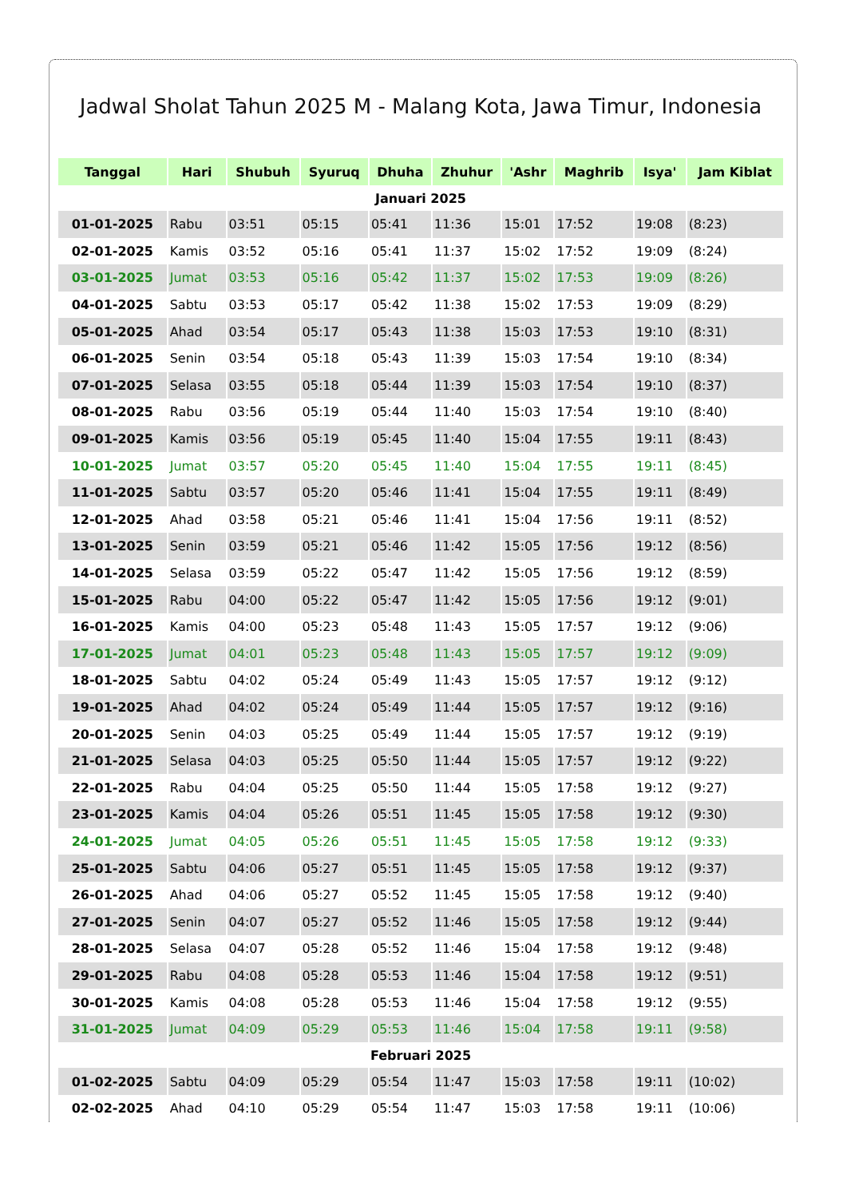Jadwal Sholat Tahun 2025 M - Malang Kota, Jawa Timur, Indonesia
| Tanggal | Hari | Shubuh | Syuruq | Dhuha | Zhuhur | 'Ashr | Maghrib | Isya' | Jam Kiblat |
| --- | --- | --- | --- | --- | --- | --- | --- | --- | --- |
| Januari 2025 | | | | | | | | | |
| 01-01-2025 | Rabu | 03:51 | 05:15 | 05:41 | 11:36 | 15:01 | 17:52 | 19:08 | (8:23) |
| 02-01-2025 | Kamis | 03:52 | 05:16 | 05:41 | 11:37 | 15:02 | 17:52 | 19:09 | (8:24) |
| 03-01-2025 | Jumat | 03:53 | 05:16 | 05:42 | 11:37 | 15:02 | 17:53 | 19:09 | (8:26) |
| 04-01-2025 | Sabtu | 03:53 | 05:17 | 05:42 | 11:38 | 15:02 | 17:53 | 19:09 | (8:29) |
| 05-01-2025 | Ahad | 03:54 | 05:17 | 05:43 | 11:38 | 15:03 | 17:53 | 19:10 | (8:31) |
| 06-01-2025 | Senin | 03:54 | 05:18 | 05:43 | 11:39 | 15:03 | 17:54 | 19:10 | (8:34) |
| 07-01-2025 | Selasa | 03:55 | 05:18 | 05:44 | 11:39 | 15:03 | 17:54 | 19:10 | (8:37) |
| 08-01-2025 | Rabu | 03:56 | 05:19 | 05:44 | 11:40 | 15:03 | 17:54 | 19:10 | (8:40) |
| 09-01-2025 | Kamis | 03:56 | 05:19 | 05:45 | 11:40 | 15:04 | 17:55 | 19:11 | (8:43) |
| 10-01-2025 | Jumat | 03:57 | 05:20 | 05:45 | 11:40 | 15:04 | 17:55 | 19:11 | (8:45) |
| 11-01-2025 | Sabtu | 03:57 | 05:20 | 05:46 | 11:41 | 15:04 | 17:55 | 19:11 | (8:49) |
| 12-01-2025 | Ahad | 03:58 | 05:21 | 05:46 | 11:41 | 15:04 | 17:56 | 19:11 | (8:52) |
| 13-01-2025 | Senin | 03:59 | 05:21 | 05:46 | 11:42 | 15:05 | 17:56 | 19:12 | (8:56) |
| 14-01-2025 | Selasa | 03:59 | 05:22 | 05:47 | 11:42 | 15:05 | 17:56 | 19:12 | (8:59) |
| 15-01-2025 | Rabu | 04:00 | 05:22 | 05:47 | 11:42 | 15:05 | 17:56 | 19:12 | (9:01) |
| 16-01-2025 | Kamis | 04:00 | 05:23 | 05:48 | 11:43 | 15:05 | 17:57 | 19:12 | (9:06) |
| 17-01-2025 | Jumat | 04:01 | 05:23 | 05:48 | 11:43 | 15:05 | 17:57 | 19:12 | (9:09) |
| 18-01-2025 | Sabtu | 04:02 | 05:24 | 05:49 | 11:43 | 15:05 | 17:57 | 19:12 | (9:12) |
| 19-01-2025 | Ahad | 04:02 | 05:24 | 05:49 | 11:44 | 15:05 | 17:57 | 19:12 | (9:16) |
| 20-01-2025 | Senin | 04:03 | 05:25 | 05:49 | 11:44 | 15:05 | 17:57 | 19:12 | (9:19) |
| 21-01-2025 | Selasa | 04:03 | 05:25 | 05:50 | 11:44 | 15:05 | 17:57 | 19:12 | (9:22) |
| 22-01-2025 | Rabu | 04:04 | 05:25 | 05:50 | 11:44 | 15:05 | 17:58 | 19:12 | (9:27) |
| 23-01-2025 | Kamis | 04:04 | 05:26 | 05:51 | 11:45 | 15:05 | 17:58 | 19:12 | (9:30) |
| 24-01-2025 | Jumat | 04:05 | 05:26 | 05:51 | 11:45 | 15:05 | 17:58 | 19:12 | (9:33) |
| 25-01-2025 | Sabtu | 04:06 | 05:27 | 05:51 | 11:45 | 15:05 | 17:58 | 19:12 | (9:37) |
| 26-01-2025 | Ahad | 04:06 | 05:27 | 05:52 | 11:45 | 15:05 | 17:58 | 19:12 | (9:40) |
| 27-01-2025 | Senin | 04:07 | 05:27 | 05:52 | 11:46 | 15:05 | 17:58 | 19:12 | (9:44) |
| 28-01-2025 | Selasa | 04:07 | 05:28 | 05:52 | 11:46 | 15:04 | 17:58 | 19:12 | (9:48) |
| 29-01-2025 | Rabu | 04:08 | 05:28 | 05:53 | 11:46 | 15:04 | 17:58 | 19:12 | (9:51) |
| 30-01-2025 | Kamis | 04:08 | 05:28 | 05:53 | 11:46 | 15:04 | 17:58 | 19:12 | (9:55) |
| 31-01-2025 | Jumat | 04:09 | 05:29 | 05:53 | 11:46 | 15:04 | 17:58 | 19:11 | (9:58) |
| Februari 2025 | | | | | | | | | |
| 01-02-2025 | Sabtu | 04:09 | 05:29 | 05:54 | 11:47 | 15:03 | 17:58 | 19:11 | (10:02) |
| 02-02-2025 | Ahad | 04:10 | 05:29 | 05:54 | 11:47 | 15:03 | 17:58 | 19:11 | (10:06) |